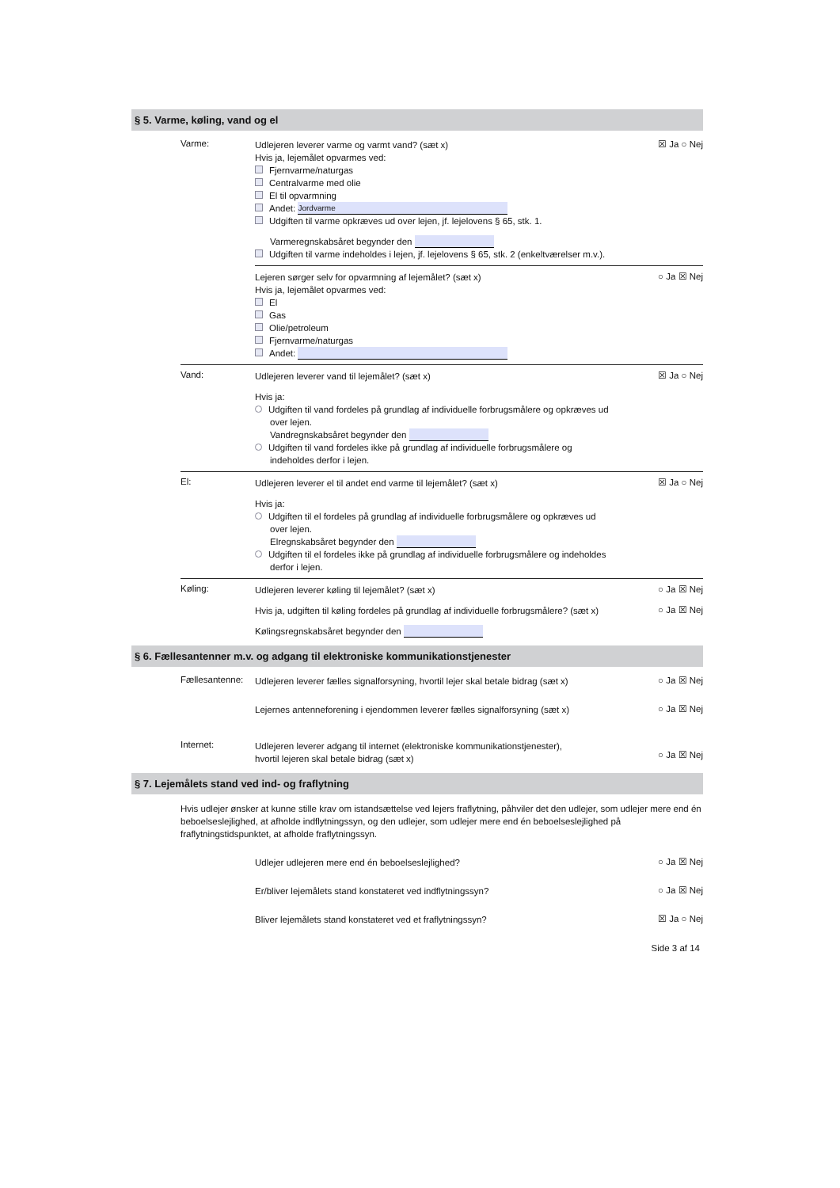§ 5. Varme, køling, vand og el
Varme:
Udlejeren leverer varme og varmt vand? (sæt x)
Hvis ja, lejemålet opvarmes ved:
Fjernvarme/naturgas
Centralvarme med olie
El til opvarmning
Andet: Jordvarme
Udgiften til varme opkræves ud over lejen, jf. lejelovens § 65, stk. 1.
Varmeregnskabsåret begynder den
Udgiften til varme indeholdes i lejen, jf. lejelovens § 65, stk. 2 (enkeltværelser m.v.).
☒ Ja ○ Nej
Lejeren sørger selv for opvarmning af lejemålet? (sæt x)
Hvis ja, lejemålet opvarmes ved:
El
Gas
Olie/petroleum
Fjernvarme/naturgas
Andet:
○ Ja ☒ Nej
Vand:
Udlejeren leverer vand til lejemålet? (sæt x)
Hvis ja:
Udgiften til vand fordeles på grundlag af individuelle forbrugsmålere og opkræves ud
over lejen.
Vandregnskabsåret begynder den
Udgiften til vand fordeles ikke på grundlag af individuelle forbrugsmålere og
indeholdes derfor i lejen.
☒ Ja ○ Nej
El:
Udlejeren leverer el til andet end varme til lejemålet? (sæt x)
Hvis ja:
Udgiften til el fordeles på grundlag af individuelle forbrugsmålere og opkræves ud
over lejen.
Elregnskabsåret begynder den
Udgiften til el fordeles ikke på grundlag af individuelle forbrugsmålere og indeholdes
derfor i lejen.
☒ Ja ○ Nej
Køling:
Udlejeren leverer køling til lejemålet? (sæt x)
○ Ja ☒ Nej
Hvis ja, udgiften til køling fordeles på grundlag af individuelle forbrugsmålere? (sæt x)
○ Ja ☒ Nej
Kølingsregnskabsåret begynder den
§ 6. Fællesantenner m.v. og adgang til elektroniske kommunikationstjenester
Fællesantenne:
Udlejeren leverer fælles signalforsyning, hvortil lejer skal betale bidrag (sæt x)
○ Ja ☒ Nej
Lejernes antenneforening i ejendommen leverer fælles signalforsyning (sæt x)
○ Ja ☒ Nej
Internet:
Udlejeren leverer adgang til internet (elektroniske kommunikationstjenester),
hvortil lejeren skal betale bidrag (sæt x)
○ Ja ☒ Nej
§ 7. Lejemålets stand ved ind- og fraflytning
Hvis udlejer ønsker at kunne stille krav om istandsættelse ved lejers fraflytning, påhviler det den udlejer, som udlejer mere end én beboelseslejlighed, at afholde indflytningssyn, og den udlejer, som udlejer mere end én beboelseslejlighed på fraflytningstidspunktet, at afholde fraflytningssyn.
Udlejer udlejeren mere end én beboelseslejlighed?
○ Ja ☒ Nej
Er/bliver lejemålets stand konstateret ved indflytningssyn?
○ Ja ☒ Nej
Bliver lejemålets stand konstateret ved et fraflytningssyn?
☒ Ja ○ Nej
Side 3 af 14